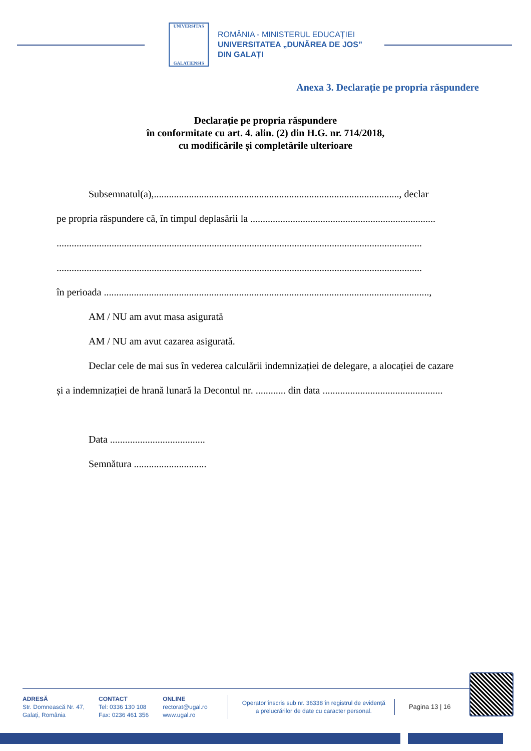UNIVERSITAS
GALATIENSIS
ROMÂNIA - MINISTERUL EDUCAȚIEI
UNIVERSITATEA „DUNĂREA DE JOS”
DIN GALAȚI
Anexa 3. Declarație pe propria răspundere
Declarație pe propria răspundere
în conformitate cu art. 4. alin. (2) din H.G. nr. 714/2018,
cu modificările și completările ulterioare
Subsemnatul(a),.................................................................................................., declar
pe propria răspundere că, în timpul deplasării la ..........................................................................
..................................................................................................................................................
..................................................................................................................................................
în perioada ..................................................................................................................................,
AM / NU am avut masa asigurată
AM / NU am avut cazarea asigurată.
Declar cele de mai sus în vederea calculării indemnizației de delegare, a alocației de cazare
și a indemnizației de hrană lunară la Decontul nr. ............ din data ................................................
Data ......................................
Semnătura .............................
ADRESĂ
Str. Domnească Nr. 47,
Galați, România
CONTACT
Tel: 0336 130 108
Fax: 0236 461 356
ONLINE
rectorat@ugal.ro
www.ugal.ro
Operator înscris sub nr. 36338 în registrul de evidență
a prelucrărilor de date cu caracter personal.
Pagina 13 | 16